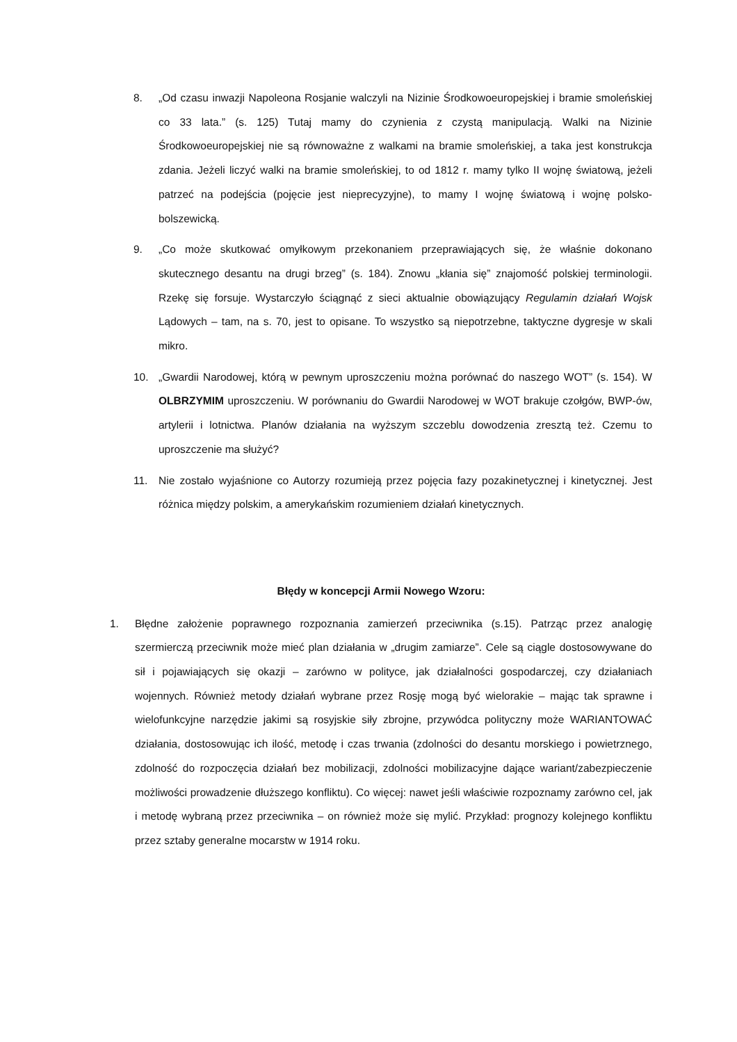8. „Od czasu inwazji Napoleona Rosjanie walczyli na Nizinie Środkowoeuropejskiej i bramie smoleńskiej co 33 lata.” (s. 125) Tutaj mamy do czynienia z czystą manipulacją. Walki na Nizinie Środkowoeuropejskiej nie są równoważne z walkami na bramie smoleńskiej, a taka jest konstrukcja zdania. Jeżeli liczyć walki na bramie smoleńskiej, to od 1812 r. mamy tylko II wojnę światową, jeżeli patrzeć na podejścia (pojęcie jest nieprecyzyjne), to mamy I wojnę światową i wojnę polsko-bolszewicką.
9. „Co może skutkować omyłkowym przekonaniem przeprawiających się, że właśnie dokonano skutecznego desantu na drugi brzeg” (s. 184). Znowu „kłania się” znajomość polskiej terminologii. Rzekę się forsuje. Wystarczyło ściągnąć z sieci aktualnie obowiązujący Regulamin działań Wojsk Lądowych – tam, na s. 70, jest to opisane. To wszystko są niepotrzebne, taktyczne dygresje w skali mikro.
10. „Gwardii Narodowej, którą w pewnym uproszczeniu można porównać do naszego WOT” (s. 154). W OLBRZYMIM uproszczeniu. W porównaniu do Gwardii Narodowej w WOT brakuje czołgów, BWP-ów, artylerii i lotnictwa. Planów działania na wyższym szczeblu dowodzenia zresztą też. Czemu to uproszczenie ma służyć?
11. Nie zostało wyjaśnione co Autorzy rozumieją przez pojęcia fazy pozakinetycznej i kinetycznej. Jest różnica między polskim, a amerykańskim rozumieniem działań kinetycznych.
Błędy w koncepcji Armii Nowego Wzoru:
1. Błędne założenie poprawnego rozpoznania zamierzeń przeciwnika (s.15). Patrząc przez analogię szermierczą przeciwnik może mieć plan działania w „drugim zamiarze”. Cele są ciągle dostosowywane do sił i pojawiających się okazji – zarówno w polityce, jak działalności gospodarczej, czy działaniach wojennych. Również metody działań wybrane przez Rosję mogą być wielorakie – mając tak sprawne i wielofunkcyjne narzędzie jakimi są rosyjskie siły zbrojne, przywódca polityczny może WARIANTOWAĆ działania, dostosowując ich ilość, metodę i czas trwania (zdolności do desantu morskiego i powietrznego, zdolność do rozpoczęcia działań bez mobilizacji, zdolności mobilizacyjne dające wariant/zabezpieczenie możliwości prowadzenie dłuższego konfliktu). Co więcej: nawet jeśli właściwie rozpoznamy zarówno cel, jak i metodę wybraną przez przeciwnika – on również może się mylić. Przykład: prognozy kolejnego konfliktu przez sztaby generalne mocarstw w 1914 roku.